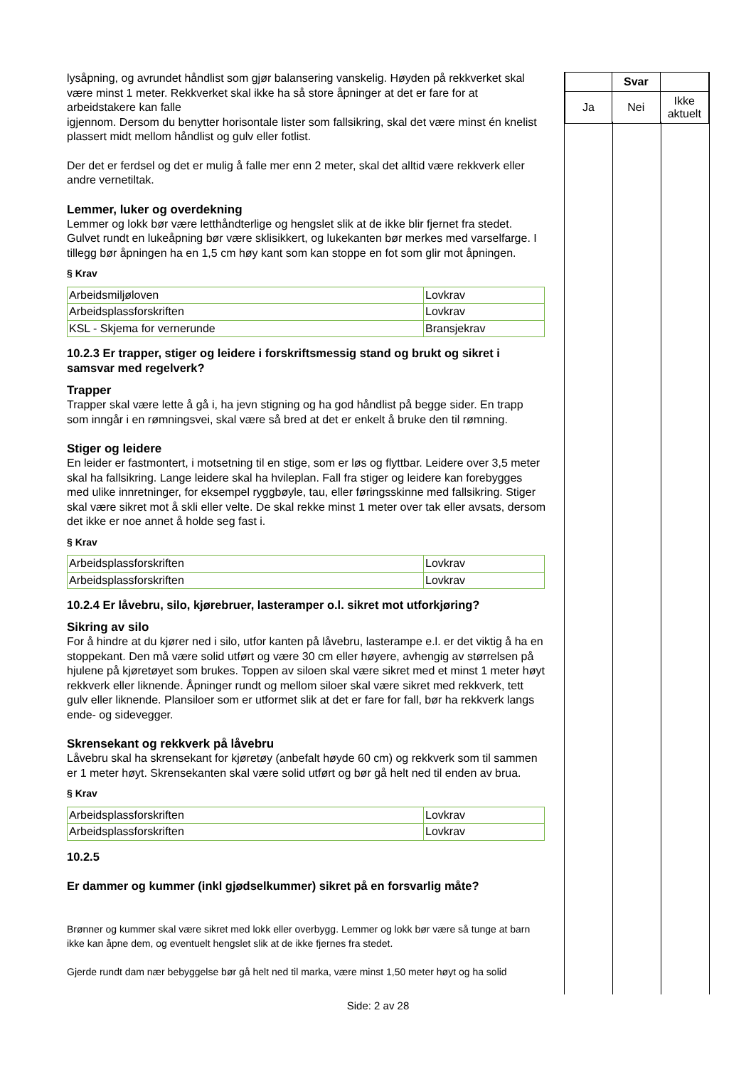lysåpning, og avrundet håndlist som gjør balansering vanskelig. Høyden på rekkverket skal være minst 1 meter. Rekkverket skal ikke ha så store åpninger at det er fare for at arbeidstakere kan falle
igjennom. Dersom du benytter horisontale lister som fallsikring, skal det være minst én knelist plassert midt mellom håndlist og gulv eller fotlist.
Der det er ferdsel og det er mulig å falle mer enn 2 meter, skal det alltid være rekkverk eller andre vernetiltak.
Lemmer, luker og overdekning
Lemmer og lokk bør være letthåndterlige og hengslet slik at de ikke blir fjernet fra stedet. Gulvet rundt en lukeåpning bør være sklisikkert, og lukekanten bør merkes med varselfarge. I tillegg bør åpningen ha en 1,5 cm høy kant som kan stoppe en fot som glir mot åpningen.
§ Krav
| Arbeidsmiljøloven | Lovkrav |
| Arbeidsplassforskriften | Lovkrav |
| KSL - Skjema for vernerunde | Bransjekrav |
10.2.3 Er trapper, stiger og leidere i forskriftsmessig stand og brukt og sikret i samsvar med regelverk?
Trapper
Trapper skal være lette å gå i, ha jevn stigning og ha god håndlist på begge sider. En trapp som inngår i en rømningsvei, skal være så bred at det er enkelt å bruke den til rømning.
Stiger og leidere
En leider er fastmontert, i motsetning til en stige, som er løs og flyttbar. Leidere over 3,5 meter skal ha fallsikring. Lange leidere skal ha hvileplan. Fall fra stiger og leidere kan forebygges med ulike innretninger, for eksempel ryggbøyle, tau, eller føringsskinne med fallsikring. Stiger skal være sikret mot å skli eller velte. De skal rekke minst 1 meter over tak eller avsats, dersom det ikke er noe annet å holde seg fast i.
§ Krav
| Arbeidsplassforskriften | Lovkrav |
| Arbeidsplassforskriften | Lovkrav |
10.2.4 Er låvebru, silo, kjørebruer, lasteramper o.l. sikret mot utforkjøring?
Sikring av silo
For å hindre at du kjører ned i silo, utfor kanten på låvebru, lasterampe e.l. er det viktig å ha en stoppekant. Den må være solid utført og være 30 cm eller høyere, avhengig av størrelsen på hjulene på kjøretøyet som brukes. Toppen av siloen skal være sikret med et minst 1 meter høyt rekkverk eller liknende. Åpninger rundt og mellom siloer skal være sikret med rekkverk, tett gulv eller liknende. Plansiloer som er utformet slik at det er fare for fall, bør ha rekkverk langs ende- og sidevegger.
Skrensekant og rekkverk på låvebru
Låvebru skal ha skrensekant for kjøretøy (anbefalt høyde 60 cm) og rekkverk som til sammen er 1 meter høyt. Skrensekanten skal være solid utført og bør gå helt ned til enden av brua.
§ Krav
| Arbeidsplassforskriften | Lovkrav |
| Arbeidsplassforskriften | Lovkrav |
10.2.5
Er dammer og kummer (inkl gjødselkummer) sikret på en forsvarlig måte?
Brønner og kummer skal være sikret med lokk eller overbygg. Lemmer og lokk bør være så tunge at barn ikke kan åpne dem, og eventuelt hengslet slik at de ikke fjernes fra stedet.
Gjerde rundt dam nær bebyggelse bør gå helt ned til marka, være minst 1,50 meter høyt og ha solid
| | Svar | |
| Ja | Nei | Ikke aktuelt |
Side: 2 av 28